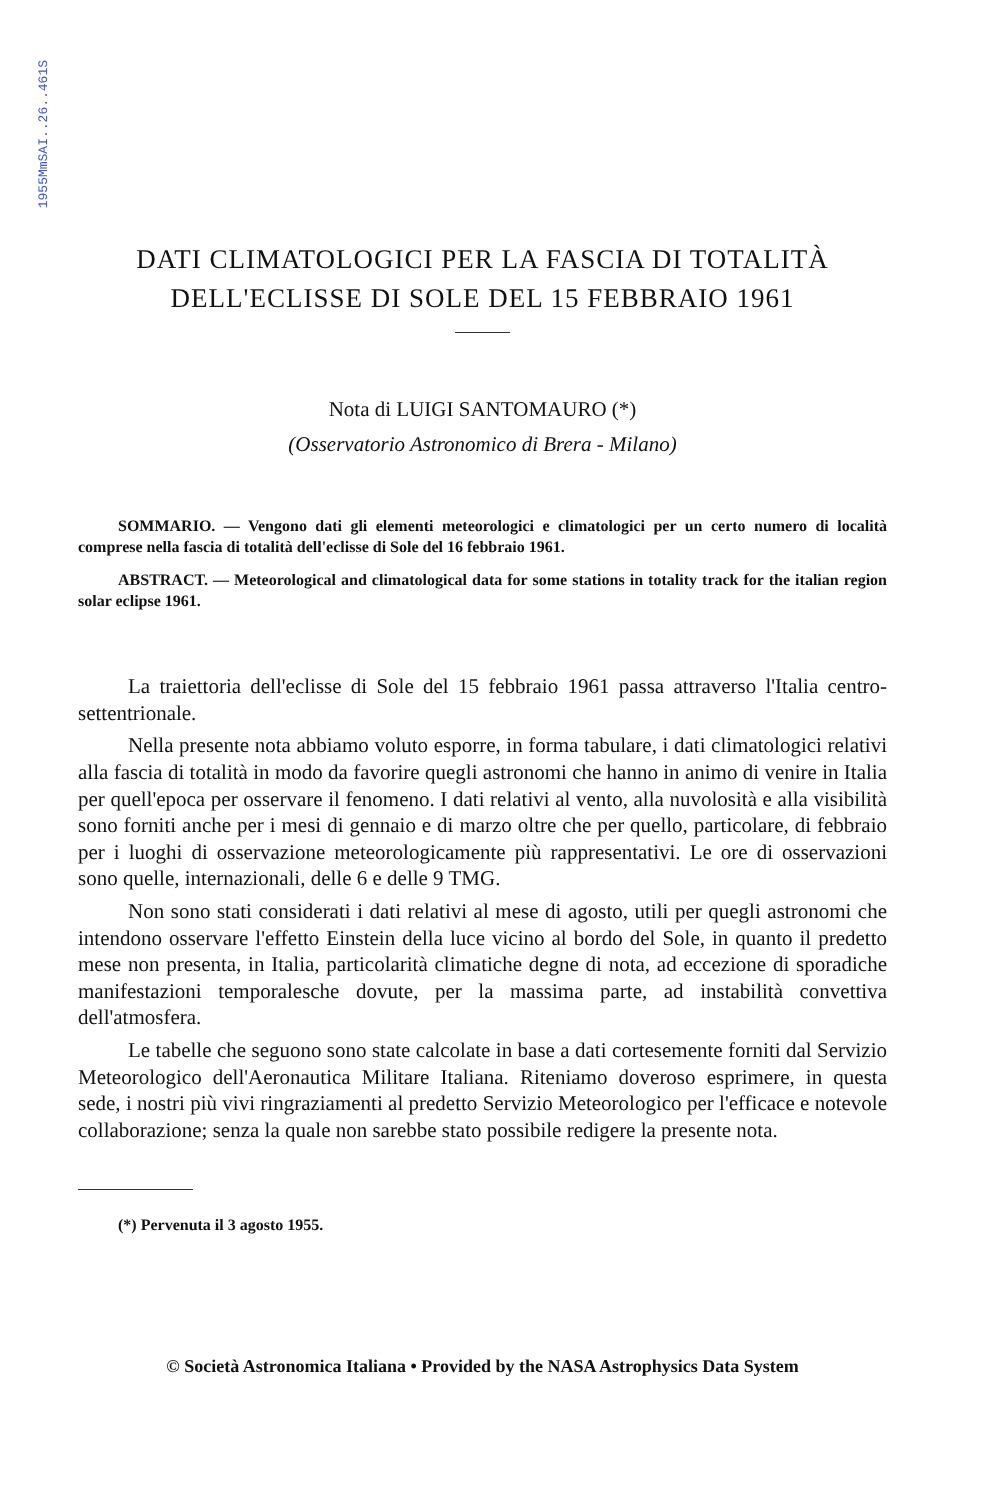1955MmSAI..26..461S
DATI CLIMATOLOGICI PER LA FASCIA DI TOTALITÀ
DELL'ECLISSE DI SOLE DEL 15 FEBBRAIO 1961
Nota di LUIGI SANTOMAURO (*)
(Osservatorio Astronomico di Brera - Milano)
SOMMARIO. — Vengono dati gli elementi meteorologici e climatologici per un certo numero di località comprese nella fascia di totalità dell'eclisse di Sole del 16 febbraio 1961.
ABSTRACT. — Meteorological and climatological data for some stations in totality track for the italian region solar eclipse 1961.
La traiettoria dell'eclisse di Sole del 15 febbraio 1961 passa attraverso l'Italia centro-settentrionale.
Nella presente nota abbiamo voluto esporre, in forma tabulare, i dati climatologici relativi alla fascia di totalità in modo da favorire quegli astronomi che hanno in animo di venire in Italia per quell'epoca per osservare il fenomeno. I dati relativi al vento, alla nuvolosità e alla visibilità sono forniti anche per i mesi di gennaio e di marzo oltre che per quello, particolare, di febbraio per i luoghi di osservazione meteorologicamente più rappresentativi. Le ore di osservazioni sono quelle, internazionali, delle 6 e delle 9 TMG.
Non sono stati considerati i dati relativi al mese di agosto, utili per quegli astronomi che intendono osservare l'effetto Einstein della luce vicino al bordo del Sole, in quanto il predetto mese non presenta, in Italia, particolarità climatiche degne di nota, ad eccezione di sporadiche manifestazioni temporalesche dovute, per la massima parte, ad instabilità convettiva dell'atmosfera.
Le tabelle che seguono sono state calcolate in base a dati cortesemente forniti dal Servizio Meteorologico dell'Aeronautica Militare Italiana. Riteniamo doveroso esprimere, in questa sede, i nostri più vivi ringraziamenti al predetto Servizio Meteorologico per l'efficace e notevole collaborazione; senza la quale non sarebbe stato possibile redigere la presente nota.
(*) Pervenuta il 3 agosto 1955.
© Società Astronomica Italiana • Provided by the NASA Astrophysics Data System